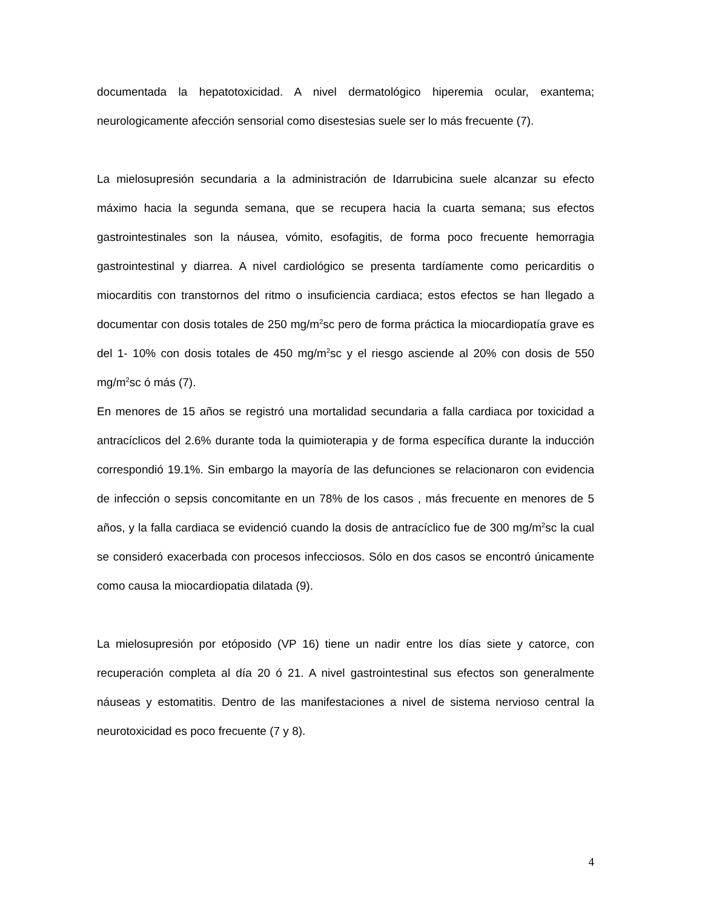documentada la hepatotoxicidad. A nivel dermatológico hiperemia ocular, exantema; neurologicamente afección sensorial como disestesias suele ser lo más frecuente (7).
La mielosupresión secundaria a la administración de Idarrubicina suele alcanzar su efecto máximo hacia la segunda semana, que se recupera hacia la cuarta semana; sus efectos gastrointestinales son la náusea, vómito, esofagitis, de forma poco frecuente hemorragia gastrointestinal y diarrea. A nivel cardiológico se presenta tardíamente como pericarditis o miocarditis con transtornos del ritmo o insuficiencia cardiaca; estos efectos se han llegado a documentar con dosis totales de 250 mg/m<sup>2</sup>sc pero de forma práctica la miocardiopatía grave es del 1- 10% con dosis totales de 450 mg/m<sup>2</sup>sc y el riesgo asciende al 20% con dosis de 550 mg/m<sup>2</sup>sc ó más (7).
En menores de 15 años se registró una mortalidad secundaria a falla cardiaca por toxicidad a antracíclicos del 2.6% durante toda la quimioterapia y de forma específica durante la inducción correspondió 19.1%. Sin embargo la mayoría de las defunciones se relacionaron con evidencia de infección o sepsis concomitante en un 78% de los casos , más frecuente en menores de 5 años, y la falla cardiaca se evidenció cuando la dosis de antracíclico fue de 300 mg/m<sup>2</sup>sc la cual se consideró exacerbada con procesos infecciosos. Sólo en dos casos se encontró únicamente como causa la miocardiopatia dilatada (9).
La mielosupresión por etóposido (VP 16) tiene un nadir entre los días siete y catorce, con recuperación completa al día 20 ó 21. A nivel gastrointestinal sus efectos son generalmente náuseas y estomatitis. Dentro de las manifestaciones a nivel de sistema nervioso central la neurotoxicidad es poco frecuente (7 y 8).
4